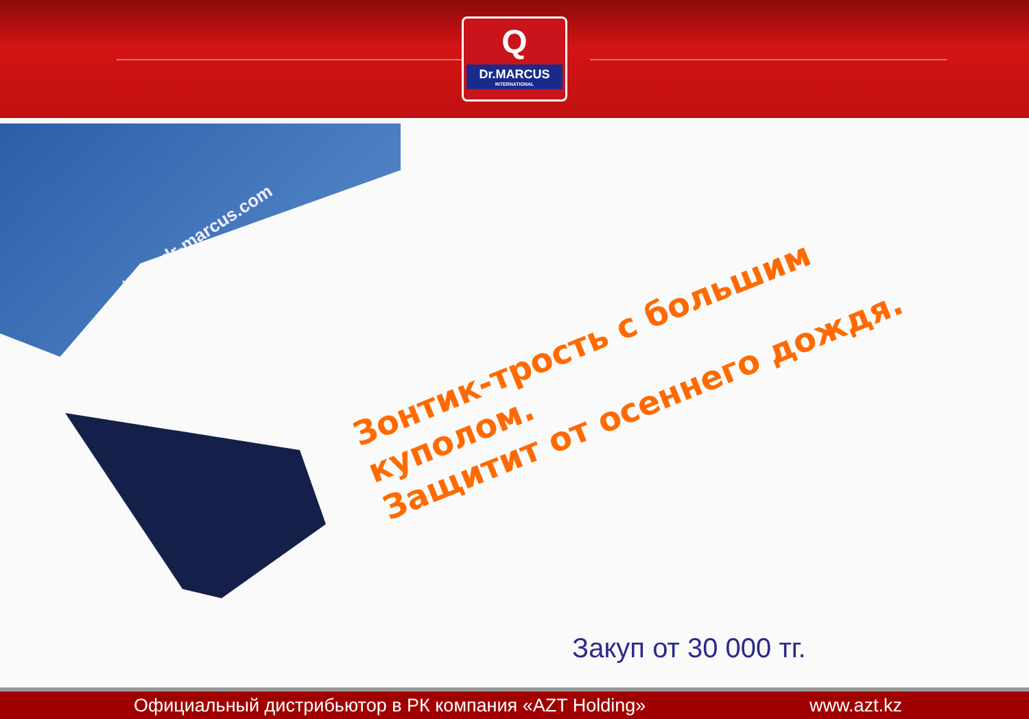Q
Dr.MARCUS
INTERNATIONAL
www.dr-marcus.com
Зонтик-трость с большим куполом.
Защитит от осеннего дождя.
Закуп от 30 000 тг.
Официальный дистрибьютор в РК компания «AZT Holding» www.azt.kz